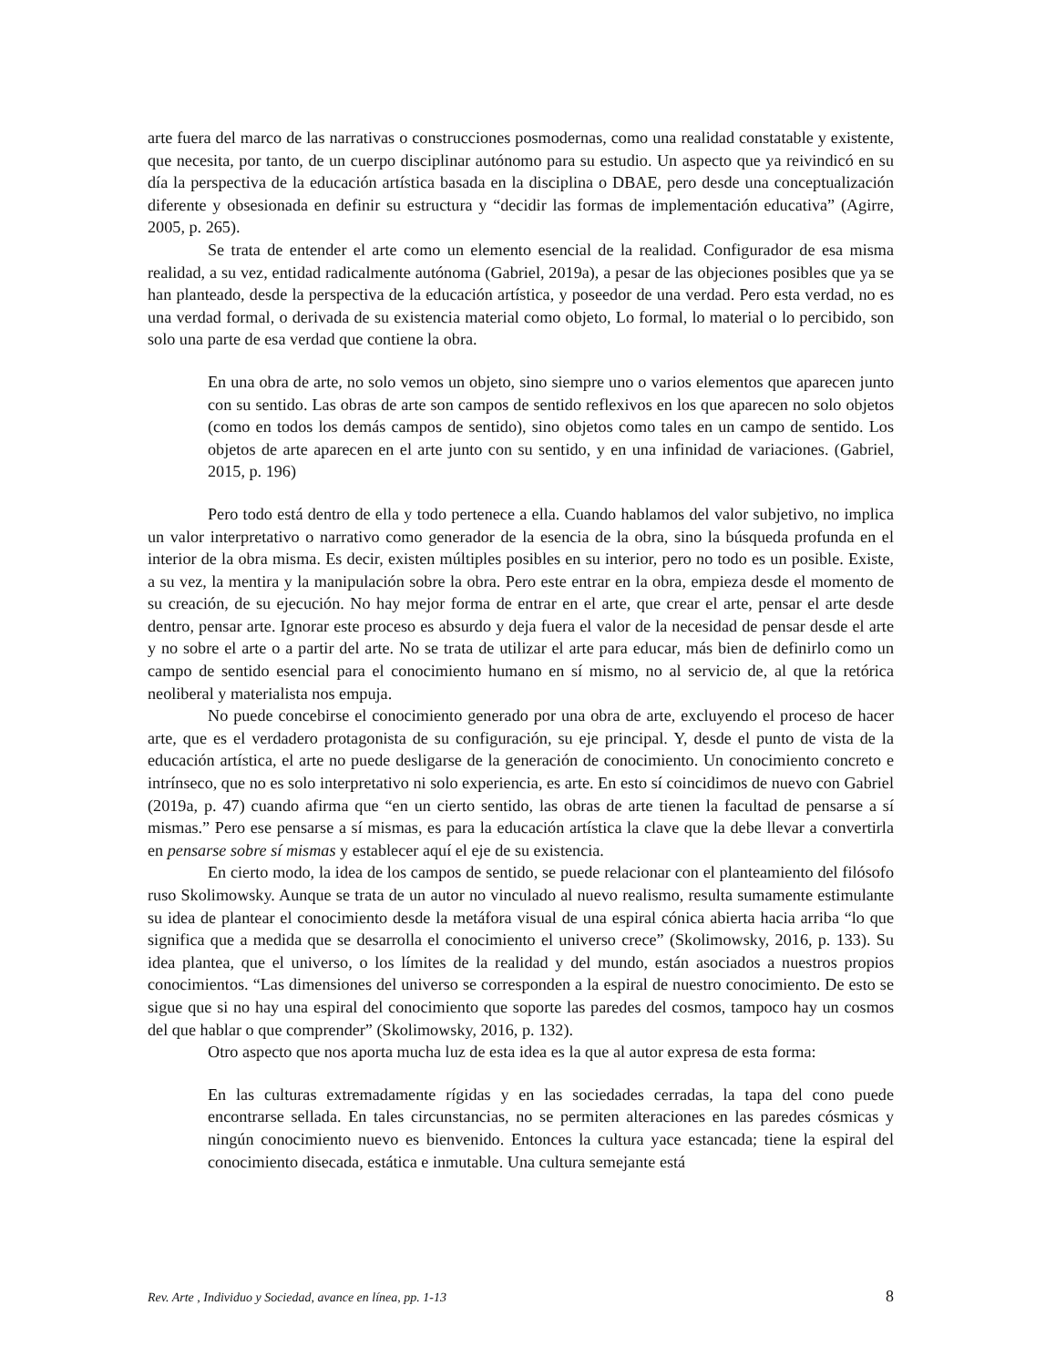arte fuera del marco de las narrativas o construcciones posmodernas, como una realidad constatable y existente, que necesita, por tanto, de un cuerpo disciplinar autónomo para su estudio. Un aspecto que ya reivindicó en su día la perspectiva de la educación artística basada en la disciplina o DBAE, pero desde una conceptualización diferente y obsesionada en definir su estructura y “decidir las formas de implementación educativa” (Agirre, 2005, p. 265).
Se trata de entender el arte como un elemento esencial de la realidad. Configurador de esa misma realidad, a su vez, entidad radicalmente autónoma (Gabriel, 2019a), a pesar de las objeciones posibles que ya se han planteado, desde la perspectiva de la educación artística, y poseedor de una verdad. Pero esta verdad, no es una verdad formal, o derivada de su existencia material como objeto, Lo formal, lo material o lo percibido, son solo una parte de esa verdad que contiene la obra.
En una obra de arte, no solo vemos un objeto, sino siempre uno o varios elementos que aparecen junto con su sentido. Las obras de arte son campos de sentido reflexivos en los que aparecen no solo objetos (como en todos los demás campos de sentido), sino objetos como tales en un campo de sentido. Los objetos de arte aparecen en el arte junto con su sentido, y en una infinidad de variaciones. (Gabriel, 2015, p. 196)
Pero todo está dentro de ella y todo pertenece a ella. Cuando hablamos del valor subjetivo, no implica un valor interpretativo o narrativo como generador de la esencia de la obra, sino la búsqueda profunda en el interior de la obra misma. Es decir, existen múltiples posibles en su interior, pero no todo es un posible. Existe, a su vez, la mentira y la manipulación sobre la obra. Pero este entrar en la obra, empieza desde el momento de su creación, de su ejecución. No hay mejor forma de entrar en el arte, que crear el arte, pensar el arte desde dentro, pensar arte. Ignorar este proceso es absurdo y deja fuera el valor de la necesidad de pensar desde el arte y no sobre el arte o a partir del arte. No se trata de utilizar el arte para educar, más bien de definirlo como un campo de sentido esencial para el conocimiento humano en sí mismo, no al servicio de, al que la retórica neoliberal y materialista nos empuja.
No puede concebirse el conocimiento generado por una obra de arte, excluyendo el proceso de hacer arte, que es el verdadero protagonista de su configuración, su eje principal. Y, desde el punto de vista de la educación artística, el arte no puede desligarse de la generación de conocimiento. Un conocimiento concreto e intrínseco, que no es solo interpretativo ni solo experiencia, es arte. En esto sí coincidimos de nuevo con Gabriel (2019a, p. 47) cuando afirma que “en un cierto sentido, las obras de arte tienen la facultad de pensarse a sí mismas.” Pero ese pensarse a sí mismas, es para la educación artística la clave que la debe llevar a convertirla en pensarse sobre sí mismas y establecer aquí el eje de su existencia.
En cierto modo, la idea de los campos de sentido, se puede relacionar con el planteamiento del filósofo ruso Skolimowsky. Aunque se trata de un autor no vinculado al nuevo realismo, resulta sumamente estimulante su idea de plantear el conocimiento desde la metáfora visual de una espiral cónica abierta hacia arriba “lo que significa que a medida que se desarrolla el conocimiento el universo crece” (Skolimowsky, 2016, p. 133). Su idea plantea, que el universo, o los límites de la realidad y del mundo, están asociados a nuestros propios conocimientos. “Las dimensiones del universo se corresponden a la espiral de nuestro conocimiento. De esto se sigue que si no hay una espiral del conocimiento que soporte las paredes del cosmos, tampoco hay un cosmos del que hablar o que comprender” (Skolimowsky, 2016, p. 132).
Otro aspecto que nos aporta mucha luz de esta idea es la que al autor expresa de esta forma:
En las culturas extremadamente rígidas y en las sociedades cerradas, la tapa del cono puede encontrarse sellada. En tales circunstancias, no se permiten alteraciones en las paredes cósmicas y ningún conocimiento nuevo es bienvenido. Entonces la cultura yace estancada; tiene la espiral del conocimiento disecada, estática e inmutable. Una cultura semejante está
Rev. Arte , Individuo y Sociedad, avance en línea, pp. 1-13 8